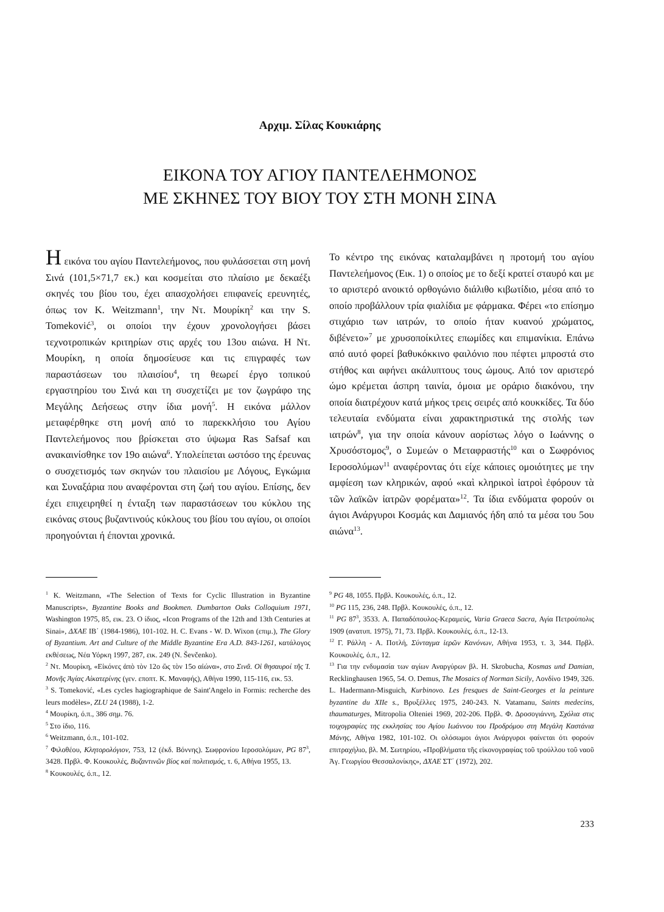Αρχιμ. Σίλας Κουκιάρης
ΕΙΚΟΝΑ ΤΟΥ ΑΓΙΟΥ ΠΑΝΤΕΛΕΗΜΟΝΟΣ
ΜΕ ΣΚΗΝΕΣ ΤΟΥ ΒΙΟΥ ΤΟΥ ΣΤΗ ΜΟΝΗ ΣΙΝΑ
Η εικόνα του αγίου Παντελεήμονος, που φυλάσσεται στη μονή Σινά (101,5×71,7 εκ.) και κοσμείται στο πλαίσιο με δεκαέξι σκηνές του βίου του, έχει απασχολήσει επιφανείς ερευνητές, όπως τον K. Weitzmann<sup>1</sup>, την Ντ. Μουρίκη<sup>2</sup> και την S. Tomeković<sup>3</sup>, οι οποίοι την έχουν χρονολογήσει βάσει τεχνοτροπικών κριτηρίων στις αρχές του 13ου αιώνα. Η Ντ. Μουρίκη, η οποία δημοσίευσε και τις επιγραφές των παραστάσεων του πλαισίου<sup>4</sup>, τη θεωρεί έργο τοπικού εργαστηρίου του Σινά και τη συσχετίζει με τον ζωγράφο της Μεγάλης Δεήσεως στην ίδια μονή<sup>5</sup>. Η εικόνα μάλλον μεταφέρθηκε στη μονή από το παρεκκλήσιο του Αγίου Παντελεήμονος που βρίσκεται στο ύψωμα Ras Safsaf και ανακαινίσθηκε τον 19ο αιώνα<sup>6</sup>. Υπολείπεται ωστόσο της έρευνας ο συσχετισμός των σκηνών του πλαισίου με Λόγους, Εγκώμια και Συναξάρια που αναφέρονται στη ζωή του αγίου. Επίσης, δεν έχει επιχειρηθεί η ένταξη των παραστάσεων του κύκλου της εικόνας στους βυζαντινούς κύκλους του βίου του αγίου, οι οποίοι προηγούνται ή έπονται χρονικά.
Το κέντρο της εικόνας καταλαμβάνει η προτομή του αγίου Παντελεήμονος (Εικ. 1) ο οποίος με το δεξί κρατεί σταυρό και με το αριστερό ανοικτό ορθογώνιο διάλιθο κιβωτίδιο, μέσα από το οποίο προβάλλουν τρία φιαλίδια με φάρμακα. Φέρει «το επίσημο στιχάριο των ιατρών, το οποίο ήταν κυανού χρώματος, διβένετο»<sup>7</sup> με χρυσοποίκιλτες επωμίδες και επιμανίκια. Επάνω από αυτό φορεί βαθυκόκκινο φαιλόνιο που πέφτει μπροστά στο στήθος και αφήνει ακάλυπτους τους ώμους. Από τον αριστερό ώμο κρέμεται άσπρη ταινία, όμοια με οράριο διακόνου, την οποία διατρέχουν κατά μήκος τρεις σειρές από κουκκίδες. Τα δύο τελευταία ενδύματα είναι χαρακτηριστικά της στολής των ιατρών<sup>8</sup>, για την οποία κάνουν αορίστως λόγο ο Ιωάννης ο Χρυσόστομος<sup>9</sup>, ο Συμεών ο Μεταφραστής<sup>10</sup> και ο Σωφρόνιος Ιεροσολύμων<sup>11</sup> αναφέροντας ότι είχε κάποιες ομοιότητες με την αμφίεση των κληρικών, αφού «καὶ κληρικοὶ ἰατροὶ ἐφόρουν τὰ τῶν λαϊκῶν ἰατρῶν φορέματα»<sup>12</sup>. Τα ίδια ενδύματα φορούν οι άγιοι Ανάργυροι Κοσμάς και Δαμιανός ήδη από τα μέσα του 5ου αιώνα<sup>13</sup>.
<sup>1</sup> K. Weitzmann, «The Selection of Texts for Cyclic Illustration in Byzantine Manuscripts», Byzantine Books and Bookmen. Dumbarton Oaks Colloquium 1971, Washington 1975, 85, εικ. 23. Ο ίδιος, «Icon Programs of the 12th and 13th Centuries at Sinai», ΔΧΑΕ ΙΒ΄ (1984-1986), 101-102. H. C. Evans - W. D. Wixon (επιμ.), The Glory of Byzantium. Art and Culture of the Middle Byzantine Era A.D. 843-1261, κατάλογος εκθέσεως, Νέα Υόρκη 1997, 287, εικ. 249 (N. Ševčenko).
<sup>2</sup> Ντ. Μουρίκη, «Εἰκόνες ἀπὸ τὸν 12ο ὥς τὸν 15ο αἰώνα», στο Σινᾶ. Οἱ θησαυροί τῆς Ἱ. Μονῆς Ἁγίας Αἰκατερίνης (γεν. εποπτ. Κ. Μαναφής), Αθήνα 1990, 115-116, εικ. 53.
<sup>3</sup> S. Tomeković, «Les cycles hagiographique de Saint'Angelo in Formis: recherche des leurs modèles», ZLU 24 (1988), 1-2.
<sup>4</sup> Μουρίκη, ό.π., 386 σημ. 76.
<sup>5</sup> Στο ίδιο, 116.
<sup>6</sup> Weitzmann, ό.π., 101-102.
<sup>7</sup> Φιλοθέου, Κλητορολόγιον, 753, 12 (ἐκδ. Βόννης). Σωφρονίου Ιεροσολύμων, PG 87<sup>3</sup>, 3428. Πρβλ. Φ. Κουκουλές, Βυζαντινῶν βίος καί πολιτισμός, τ. 6, Αθήνα 1955, 13.
<sup>8</sup> Κουκουλές, ό.π., 12.
<sup>9</sup> PG 48, 1055. Πρβλ. Κουκουλές, ό.π., 12.
<sup>10</sup> PG 115, 236, 248. Πρβλ. Κουκουλές, ό.π., 12.
<sup>11</sup> PG 87<sup>3</sup>, 3533. Α. Παπαδόπουλος-Κεραμεύς, Varia Graeca Sacra, Αγία Πετρούπολις 1909 (ανατυπ. 1975), 71, 73. Πρβλ. Κουκουλές, ό.π., 12-13.
<sup>12</sup> Γ. Ράλλη - Α. Ποτλή, Σύνταγμα ἱερῶν Κανόνων, Αθήνα 1953, τ. 3, 344. Πρβλ. Κουκουλές, ό.π., 12.
<sup>13</sup> Για την ενδυμασία των αγίων Αναργύρων βλ. H. Skrobucha, Kosmas und Damian, Recklinghausen 1965, 54. O. Demus, The Mosaics of Norman Sicily, Λονδίνο 1949, 326. L. Hadermann-Misguich, Kurbinovo. Les fresques de Saint-Georges et la peinture byzantine du XIIe s., Βρυξέλλες 1975, 240-243. N. Vatamanu, Saints medecins, thaumaturges, Mitropolia Olteniei 1969, 202-206. Πρβλ. Φ. Δροσογιάννη, Σχόλια στις τοιχογραφίες της εκκλησίας του Αγίου Ιωάννου του Προδρόμου στη Μεγάλη Καστάνια Μάνης, Αθήνα 1982, 101-102. Οι ολόσωμοι άγιοι Ανάργυροι φαίνεται ότι φορούν επιτραχήλιο, βλ. Μ. Σωτηρίου, «Προβλήματα τῆς εἰκονογραφίας τοῦ τρούλλου τοῦ ναοῦ Ἁγ. Γεωργίου Θεσσαλονίκης», ΔΧΑΕ ΣΤ΄ (1972), 202.
233